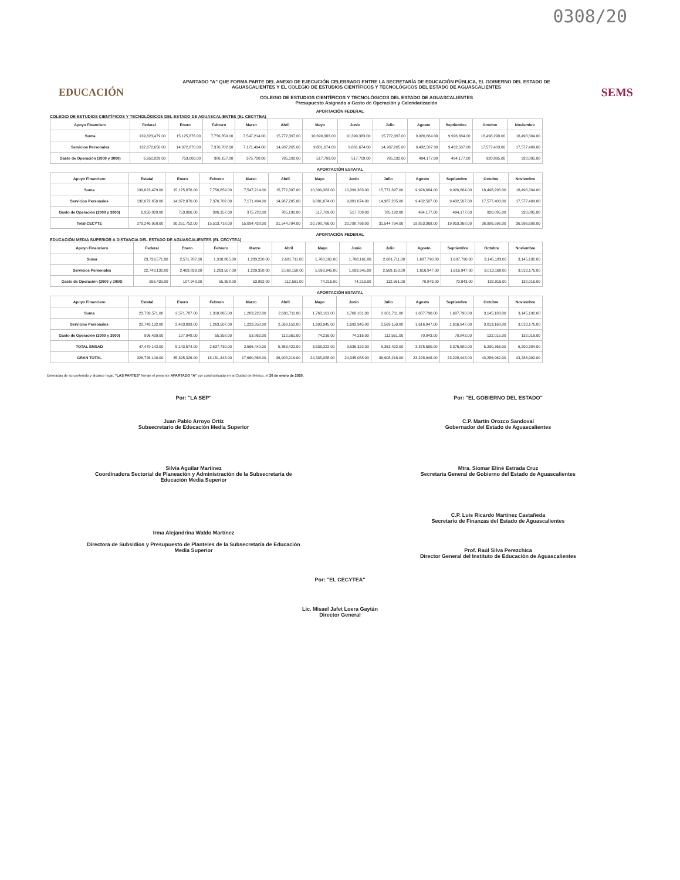0308/20
EDUCACIÓN
APARTADO "A" QUE FORMA PARTE DEL ANEXO DE EJECUCIÓN CELEBRADO ENTRE LA SECRETARÍA DE EDUCACIÓN PÚBLICA, EL GOBIERNO DEL ESTADO DE AGUASCALIENTES Y EL COLEGIO DE ESTUDIOS CIENTÍFICOS Y TECNOLÓGICOS DEL ESTADO DE AGUASCALIENTES
COLEGIO DE ESTUDIOS CIENTÍFICOS Y TECNOLÓGICOS DEL ESTADO DE AGUASCALIENTES
Presupuesto Asignado a Gasto de Operación y Calendarización
SEMS
APORTACIÓN FEDERAL
COLEGIO DE ESTUDIOS CIENTÍFICOS Y TECNOLÓGICOS DEL ESTADO DE AGUASCALIENTES (EL CECYTEA)
| Apoyo Financiero | Federal | Enero | Febrero | Marzo | Abril | Mayo | Junio | Julio | Agosto | Septiembre | Octubre | Noviembre |
| --- | --- | --- | --- | --- | --- | --- | --- | --- | --- | --- | --- | --- |
| Suma | 139,623,479.00 | 15,125,876.00 | 7,756,859.00 | 7,547,214.00 | 15,772,397.00 | 10,399,383.00 | 10,399,383.00 | 15,772,397.00 | 9,926,684.00 | 9,926,684.00 | 18,498,298.00 | 18,498,304.00 |
| Servicios Personales | 132,672,650.00 | 14,372,870.00 | 7,370,702.00 | 7,171,494.00 | 14,987,205.00 | 9,881,674.00 | 9,881,674.00 | 14,987,205.00 | 9,432,507.00 | 9,432,507.00 | 17,577,403.00 | 17,577,409.00 |
| Gasto de Operación (2000 y 3000) | 6,950,829.00 | 753,006.00 | 386,157.00 | 375,720.00 | 785,192.00 | 517,709.00 | 517,709.00 | 785,192.00 | 494,177.00 | 494,177.00 | 920,895.00 | 920,895.00 |
APORTACIÓN ESTATAL
| Apoyo Financiero | Estatal | Enero | Febrero | Marzo | Abril | Mayo | Junio | Julio | Agosto | Septiembre | Octubre | Noviembre |
| --- | --- | --- | --- | --- | --- | --- | --- | --- | --- | --- | --- | --- |
| Suma | 139,623,479.00 | 15,125,876.00 | 7,756,859.00 | 7,547,214.00 | 15,772,397.00 | 10,399,383.00 | 10,399,383.00 | 15,772,397.00 | 9,926,684.00 | 9,926,684.00 | 18,498,298.00 | 18,498,304.00 |
| Servicios Personales | 132,672,650.00 | 14,372,870.00 | 7,370,702.00 | 7,171,494.00 | 14,987,205.00 | 9,881,674.00 | 9,881,674.00 | 14,987,205.00 | 9,432,507.00 | 9,432,507.00 | 17,577,403.00 | 17,577,409.00 |
| Gasto de Operación (2000 y 3000) | 6,950,829.00 | 753,006.00 | 386,157.00 | 375,720.00 | 785,192.00 | 517,709.00 | 517,709.00 | 785,192.00 | 494,177.00 | 494,177.00 | 920,895.00 | 920,895.00 |
| Total CECYTE | 279,246,958.00 | 30,251,752.00 | 15,513,718.00 | 15,094,428.00 | 31,544,794.00 | 20,798,766.00 | 20,798,766.00 | 31,544,794.00 | 19,853,368.00 | 19,853,368.00 | 36,996,596.00 | 36,996,608.00 |
APORTACIÓN FEDERAL
EDUCACIÓN MEDIA SUPERIOR A DISTANCIA DEL ESTADO DE AGUASCALIENTES (EL CECYTEA)
| Apoyo Financiero | Federal | Enero | Febrero | Marzo | Abril | Mayo | Junio | Julio | Agosto | Septiembre | Octubre | Noviembre |
| --- | --- | --- | --- | --- | --- | --- | --- | --- | --- | --- | --- | --- |
| Suma | 23,739,571.00 | 2,571,787.00 | 1,318,865.00 | 1,283,220.00 | 2,681,711.00 | 1,768,161.00 | 1,768,161.00 | 2,681,711.00 | 1,687,790.00 | 1,687,790.00 | 3,145,183.00 | 3,145,192.00 |
| Servicios Personales | 22,743,132.00 | 2,463,839.00 | 1,263,507.00 | 1,229,358.00 | 2,569,150.00 | 1,693,945.00 | 1,693,945.00 | 2,569,150.00 | 1,616,947.00 | 1,616,947.00 | 3,013,168.00 | 3,013,176.00 |
| Gasto de Operación (2000 y 3000) | 996,439.00 | 107,948.00 | 55,358.00 | 53,862.00 | 112,561.00 | 74,216.00 | 74,216.00 | 112,561.00 | 70,843.00 | 70,843.00 | 132,015.00 | 132,016.00 |
APORTACIÓN ESTATAL
| Apoyo Financiero | Estatal | Enero | Febrero | Marzo | Abril | Mayo | Junio | Julio | Agosto | Septiembre | Octubre | Noviembre |
| --- | --- | --- | --- | --- | --- | --- | --- | --- | --- | --- | --- | --- |
| Suma | 23,739,571.00 | 2,571,787.00 | 1,318,865.00 | 1,283,220.00 | 2,681,711.00 | 1,768,161.00 | 1,768,161.00 | 2,681,711.00 | 1,687,790.00 | 1,687,790.00 | 3,145,183.00 | 3,145,192.00 |
| Servicios Personales | 22,743,132.00 | 2,463,839.00 | 1,263,507.00 | 1,229,358.00 | 2,569,150.00 | 1,693,945.00 | 1,693,945.00 | 2,569,150.00 | 1,616,947.00 | 1,616,947.00 | 3,013,168.00 | 3,013,176.00 |
| Gasto de Operación (2000 y 3000) | 996,439.00 | 107,948.00 | 55,358.00 | 53,862.00 | 112,561.00 | 74,216.00 | 74,216.00 | 112,561.00 | 70,843.00 | 70,843.00 | 132,015.00 | 132,016.00 |
| TOTAL EMSAD | 47,479,142.00 | 5,143,574.00 | 2,637,730.00 | 2,566,440.00 | 5,363,422.00 | 3,536,322.00 | 3,536,322.00 | 5,363,422.00 | 3,375,580.00 | 3,375,580.00 | 6,290,366.00 | 6,290,384.00 |
| GRAN TOTAL | 326,726,100.00 | 35,395,326.00 | 18,151,448.00 | 17,660,868.00 | 36,908,216.00 | 24,335,088.00 | 24,335,088.00 | 36,908,216.00 | 23,228,948.00 | 23,228,948.00 | 43,286,962.00 | 43,286,992.00 |
Enteradas de su contenido y alcance legal, "LAS PARTES" firman el presente APARTADO "A" por cuadruplicado en la Ciudad de México, el 20 de enero de 2020.
Por: "LA SEP"
Juan Pablo Arroyo Ortiz
Subsecretario de Educación Media Superior
Silvia Aguilar Martínez
Coordinadora Sectorial de Planeación y Administración de la Subsecretaría de Educación Media Superior
Irma Alejandrina Waldo Martínez
Directora de Subsidios y Presupuesto de Planteles de la Subsecretaría de Educación Media Superior
Por: "EL GOBIERNO DEL ESTADO"
C.P. Martín Orozco Sandoval
Gobernador del Estado de Aguascalientes
Mtra. Siomar Eliné Estrada Cruz
Secretaria General de Gobierno del Estado de Aguascalientes
C.P. Luis Ricardo Martínez Castañeda
Secretario de Finanzas del Estado de Aguascalientes
Prof. Raúl Silva Perezchica
Director General del Instituto de Educación de Aguascalientes
Por: "EL CECYTEA"
Lic. Misael Jafet Loera Gaytán
Director General